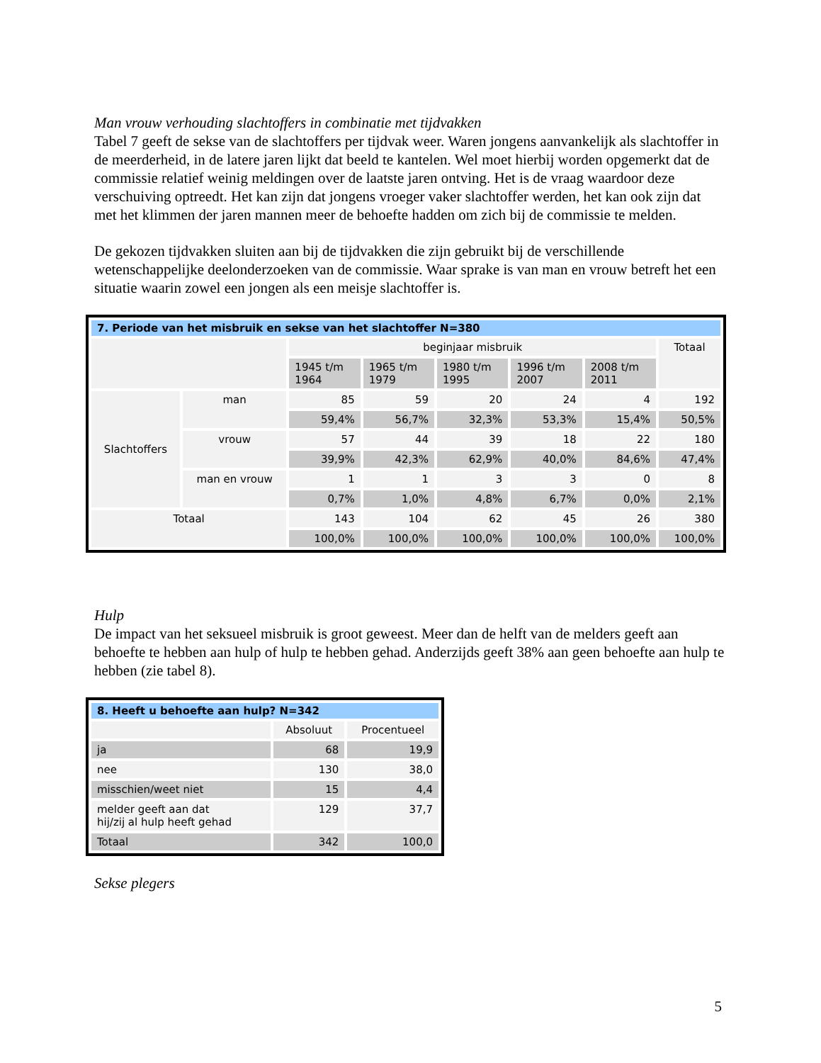Man vrouw verhouding slachtoffers in combinatie met tijdvakken
Tabel 7 geeft de sekse van de slachtoffers per tijdvak weer. Waren jongens aanvankelijk als slachtoffer in de meerderheid, in de latere jaren lijkt dat beeld te kantelen. Wel moet hierbij worden opgemerkt dat de commissie relatief weinig meldingen over de laatste jaren ontving. Het is de vraag waardoor deze verschuiving optreedt. Het kan zijn dat jongens vroeger vaker slachtoffer werden, het kan ook zijn dat met het klimmen der jaren mannen meer de behoefte hadden om zich bij de commissie te melden.
De gekozen tijdvakken sluiten aan bij de tijdvakken die zijn gebruikt bij de verschillende wetenschappelijke deelonderzoeken van de commissie. Waar sprake is van man en vrouw betreft het een situatie waarin zowel een jongen als een meisje slachtoffer is.
| 7. Periode van het misbruik en sekse van het slachtoffer N=380 | | | | | | | |
| | | beginjaar misbruik | | | | | Totaal |
| | | 1945 t/m 1964 | 1965 t/m 1979 | 1980 t/m 1995 | 1996 t/m 2007 | 2008 t/m 2011 | |
| Slachtoffers | man | 85 | 59 | 20 | 24 | 4 | 192 |
| | | 59,4% | 56,7% | 32,3% | 53,3% | 15,4% | 50,5% |
| | vrouw | 57 | 44 | 39 | 18 | 22 | 180 |
| | | 39,9% | 42,3% | 62,9% | 40,0% | 84,6% | 47,4% |
| | man en vrouw | 1 | 1 | 3 | 3 | 0 | 8 |
| | | 0,7% | 1,0% | 4,8% | 6,7% | 0,0% | 2,1% |
| Totaal | | 143 | 104 | 62 | 45 | 26 | 380 |
| | | 100,0% | 100,0% | 100,0% | 100,0% | 100,0% | 100,0% |
Hulp
De impact van het seksueel misbruik is groot geweest. Meer dan de helft van de melders geeft aan behoefte te hebben aan hulp of hulp te hebben gehad. Anderzijds geeft 38% aan geen behoefte aan hulp te hebben (zie tabel 8).
| 8. Heeft u behoefte aan hulp? N=342 | | |
| | Absoluut | Procentueel |
| ja | 68 | 19,9 |
| nee | 130 | 38,0 |
| misschien/weet niet | 15 | 4,4 |
| melder geeft aan dat hij/zij al hulp heeft gehad | 129 | 37,7 |
| Totaal | 342 | 100,0 |
Sekse plegers
5